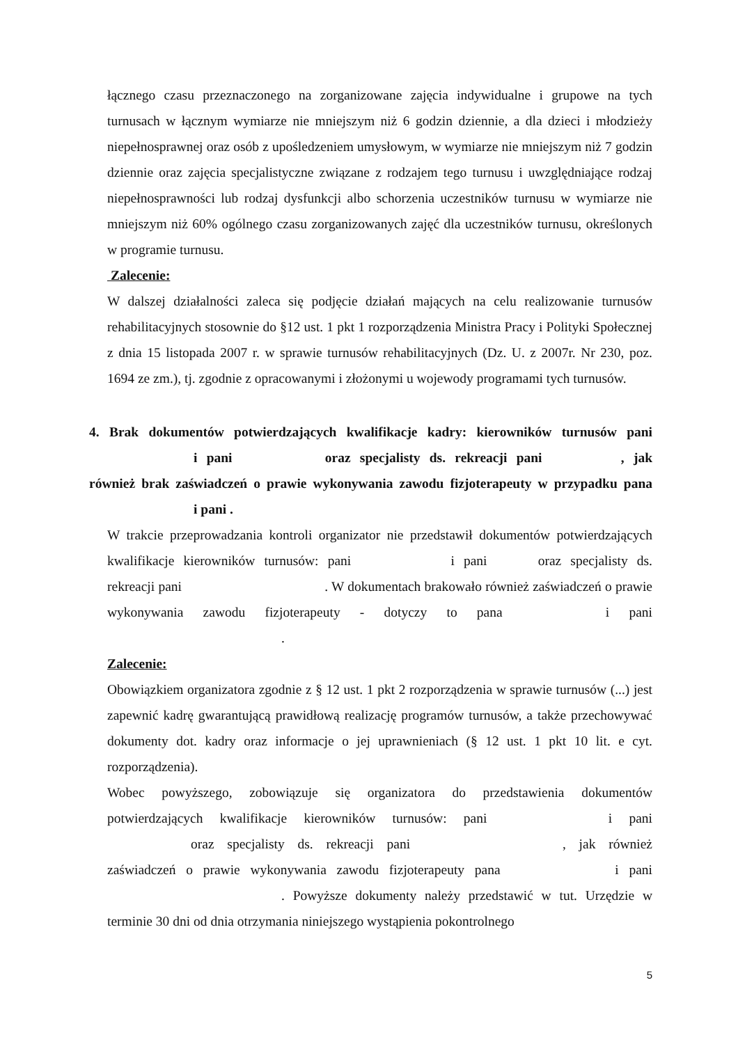łącznego czasu przeznaczonego na zorganizowane zajęcia indywidualne i grupowe na tych turnusach w łącznym wymiarze nie mniejszym niż 6 godzin dziennie, a dla dzieci i młodzieży niepełnosprawnej oraz osób z upośledzeniem umysłowym, w wymiarze nie mniejszym niż 7 godzin dziennie oraz zajęcia specjalistyczne związane z rodzajem tego turnusu i uwzględniające rodzaj niepełnosprawności lub rodzaj dysfunkcji albo schorzenia uczestników turnusu w wymiarze nie mniejszym niż 60% ogólnego czasu zorganizowanych zajęć dla uczestników turnusu, określonych w programie turnusu.
Zalecenie:
W dalszej działalności zaleca się podjęcie działań mających na celu realizowanie turnusów rehabilitacyjnych stosownie do §12 ust. 1 pkt 1 rozporządzenia Ministra Pracy i Polityki Społecznej z dnia 15 listopada 2007 r. w sprawie turnusów rehabilitacyjnych (Dz. U. z 2007r. Nr 230, poz. 1694 ze zm.), tj. zgodnie z opracowanymi i złożonymi u wojewody programami tych turnusów.
4. Brak dokumentów potwierdzających kwalifikacje kadry: kierowników turnusów pani i pani oraz specjalisty ds. rekreacji pani , jak również brak zaświadczeń o prawie wykonywania zawodu fizjoterapeuty w przypadku pana i pani .
W trakcie przeprowadzania kontroli organizator nie przedstawił dokumentów potwierdzających kwalifikacje kierowników turnusów: pani i pani oraz specjalisty ds. rekreacji pani . W dokumentach brakowało również zaświadczeń o prawie wykonywania zawodu fizjoterapeuty - dotyczy to pana i pani .
Zalecenie:
Obowiązkiem organizatora zgodnie z § 12 ust. 1 pkt 2 rozporządzenia w sprawie turnusów (...) jest zapewnić kadrę gwarantującą prawidłową realizację programów turnusów, a także przechowywać dokumenty dot. kadry oraz informacje o jej uprawnieniach (§ 12 ust. 1 pkt 10 lit. e cyt. rozporządzenia).
Wobec powyższego, zobowiązuje się organizatora do przedstawienia dokumentów potwierdzających kwalifikacje kierowników turnusów: pani i pani oraz specjalisty ds. rekreacji pani , jak również zaświadczeń o prawie wykonywania zawodu fizjoterapeuty pana i pani . Powyższe dokumenty należy przedstawić w tut. Urzędzie w terminie 30 dni od dnia otrzymania niniejszego wystąpienia pokontrolnego
5